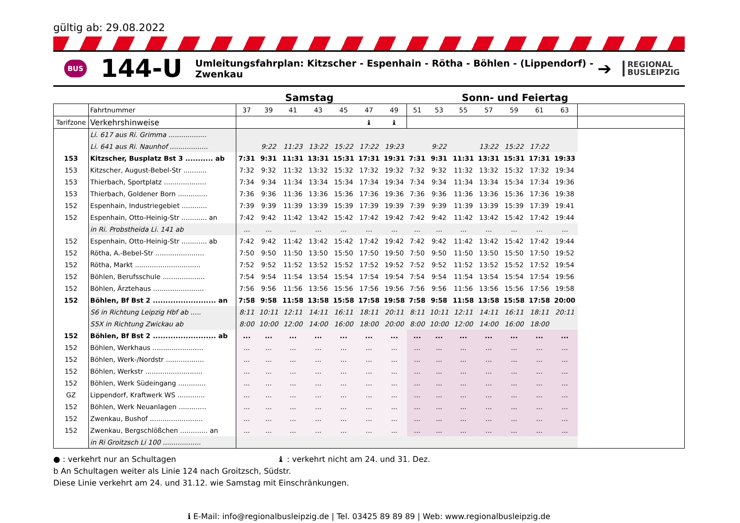gültig ab: 29.08.2022
BUS
144-U
Umleitungsfahrplan: Kitzscher - Espenhain - Rötha - Böhlen - (Lippendorf) - Zwenkau
➔
REGIONAL
BUSLEIPZIG
Samstag Sonn- und Feiertag
| | Fahrtnummer | 37 | 39 | 41 | 43 | 45 | 47 | 49 | 51 | 53 | 55 | 57 | 59 | 61 | 63 | |
| Tarifzone | Verkehrshinweise | | | | | | ♝ | ♝ | | | | | | | | |
| | Li. 617 aus Ri. Grimma .................. | | | | | | | | | | | | | | | |
| | Li. 641 aus Ri. Naunhof .................. | | 9:22 | 11:23 | 13:22 | 15:22 | 17:22 | 19:23 | | 9:22 | | 13:22 | 15:22 | 17:22 | | |
| 153 | Kitzscher, Busplatz Bst 3 ........... ab | 7:31 | 9:31 | 11:31 | 13:31 | 15:31 | 17:31 | 19:31 | 7:31 | 9:31 | 11:31 | 13:31 | 15:31 | 17:31 | 19:33 | |
| 153 | Kitzscher, August-Bebel-Str ........... | 7:32 | 9:32 | 11:32 | 13:32 | 15:32 | 17:32 | 19:32 | 7:32 | 9:32 | 11:32 | 13:32 | 15:32 | 17:32 | 19:34 | |
| 153 | Thierbach, Sportplatz .................... | 7:34 | 9:34 | 11:34 | 13:34 | 15:34 | 17:34 | 19:34 | 7:34 | 9:34 | 11:34 | 13:34 | 15:34 | 17:34 | 19:36 | |
| 153 | Thierbach, Goldener Born .............. | 7:36 | 9:36 | 11:36 | 13:36 | 15:36 | 17:36 | 19:36 | 7:36 | 9:36 | 11:36 | 13:36 | 15:36 | 17:36 | 19:38 | |
| 152 | Espenhain, Industriegebiet ............ | 7:39 | 9:39 | 11:39 | 13:39 | 15:39 | 17:39 | 19:39 | 7:39 | 9:39 | 11:39 | 13:39 | 15:39 | 17:39 | 19:41 | |
| 152 | Espenhain, Otto-Heinig-Str ............ an | 7:42 | 9:42 | 11:42 | 13:42 | 15:42 | 17:42 | 19:42 | 7:42 | 9:42 | 11:42 | 13:42 | 15:42 | 17:42 | 19:44 | |
| | in Ri. Probstheida Li. 141 ab | ... | ... | ... | ... | ... | ... | ... | ... | ... | ... | ... | ... | ... | ... | |
| 152 | Espenhain, Otto-Heinig-Str ............ ab | 7:42 | 9:42 | 11:42 | 13:42 | 15:42 | 17:42 | 19:42 | 7:42 | 9:42 | 11:42 | 13:42 | 15:42 | 17:42 | 19:44 | |
| 152 | Rötha, A.-Bebel-Str ....................... | 7:50 | 9:50 | 11:50 | 13:50 | 15:50 | 17:50 | 19:50 | 7:50 | 9:50 | 11:50 | 13:50 | 15:50 | 17:50 | 19:52 | |
| 152 | Rötha, Markt ............................... | 7:52 | 9:52 | 11:52 | 13:52 | 15:52 | 17:52 | 19:52 | 7:52 | 9:52 | 11:52 | 13:52 | 15:52 | 17:52 | 19:54 | |
| 152 | Böhlen, Berufsschule .................... | 7:54 | 9:54 | 11:54 | 13:54 | 15:54 | 17:54 | 19:54 | 7:54 | 9:54 | 11:54 | 13:54 | 15:54 | 17:54 | 19:56 | |
| 152 | Böhlen, Ärztehaus ........................ | 7:56 | 9:56 | 11:56 | 13:56 | 15:56 | 17:56 | 19:56 | 7:56 | 9:56 | 11:56 | 13:56 | 15:56 | 17:56 | 19:58 | |
| 152 | Böhlen, Bf Bst 2 ......................... an | 7:58 | 9:58 | 11:58 | 13:58 | 15:58 | 17:58 | 19:58 | 7:58 | 9:58 | 11:58 | 13:58 | 15:58 | 17:58 | 20:00 | |
| | S6 in Richtung Leipzig Hbf ab ..... | 8:11 | 10:11 | 12:11 | 14:11 | 16:11 | 18:11 | 20:11 | 8:11 | 10:11 | 12:11 | 14:11 | 16:11 | 18:11 | 20:11 | |
| | S5X in Richtung Zwickau ab | 8:00 | 10:00 | 12:00 | 14:00 | 16:00 | 18:00 | 20:00 | 8:00 | 10:00 | 12:00 | 14:00 | 16:00 | 18:00 | | |
| 152 | Böhlen, Bf Bst 2 ......................... ab | ... | ... | ... | ... | ... | ... | ... | ... | ... | ... | ... | ... | ... | ... | |
| 152 | Böhlen, Werkhaus ........................ | ... | ... | ... | ... | ... | ... | ... | ... | ... | ... | ... | ... | ... | ... | |
| 152 | Böhlen, Werk-/Nordstr .................. | ... | ... | ... | ... | ... | ... | ... | ... | ... | ... | ... | ... | ... | ... | |
| 152 | Böhlen, Werkstr ........................... | ... | ... | ... | ... | ... | ... | ... | ... | ... | ... | ... | ... | ... | ... | |
| 152 | Böhlen, Werk Südeingang ............. | ... | ... | ... | ... | ... | ... | ... | ... | ... | ... | ... | ... | ... | ... | |
| GZ | Lippendorf, Kraftwerk WS ............. | ... | ... | ... | ... | ... | ... | ... | ... | ... | ... | ... | ... | ... | ... | |
| 152 | Böhlen, Werk Neuanlagen ............. | ... | ... | ... | ... | ... | ... | ... | ... | ... | ... | ... | ... | ... | ... | |
| 152 | Zwenkau, Bushof ......................... | ... | ... | ... | ... | ... | ... | ... | ... | ... | ... | ... | ... | ... | ... | |
| 152 | Zwenkau, Bergschlößchen ............. an | ... | ... | ... | ... | ... | ... | ... | ... | ... | ... | ... | ... | ... | ... | |
| | in Ri Groitzsch Li 100 .................. | | | | | | | | | | | | | | | |
● : verkehrt nur an Schultagen ♝ : verkehrt nicht am 24. und 31. Dez.
b An Schultagen weiter als Linie 124 nach Groitzsch, Südstr.
Diese Linie verkehrt am 24. und 31.12. wie Samstag mit Einschränkungen.
ℹ E-Mail: info@regionalbusleipzig.de | Tel. 03425 89 89 89 | Web: www.regionalbusleipzig.de